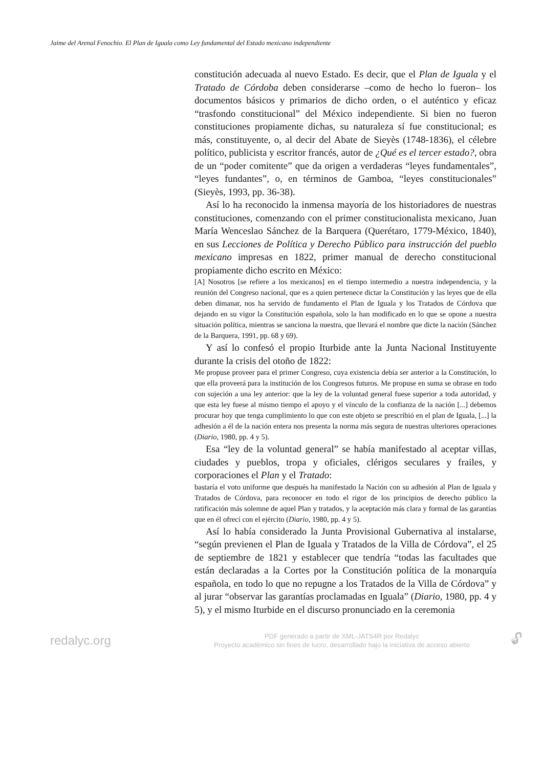Jaime del Arenal Fenochio. El Plan de Iguala como Ley fundamental del Estado mexicano independiente
constitución adecuada al nuevo Estado. Es decir, que el Plan de Iguala y el Tratado de Córdoba deben considerarse –como de hecho lo fueron– los documentos básicos y primarios de dicho orden, o el auténtico y eficaz “trasfondo constitucional” del México independiente. Si bien no fueron constituciones propiamente dichas, su naturaleza sí fue constitucional; es más, constituyente, o, al decir del Abate de Sieyès (1748-1836), el célebre político, publicista y escritor francés, autor de ¿Qué es el tercer estado?, obra de un “poder comitente” que da origen a verdaderas “leyes fundamentales”, “leyes fundantes”, o, en términos de Gamboa, “leyes constitucionales” (Sieyès, 1993, pp. 36-38).
Así lo ha reconocido la inmensa mayoría de los historiadores de nuestras constituciones, comenzando con el primer constitucionalista mexicano, Juan María Wenceslao Sánchez de la Barquera (Querétaro, 1779-México, 1840), en sus Lecciones de Política y Derecho Público para instrucción del pueblo mexicano impresas en 1822, primer manual de derecho constitucional propiamente dicho escrito en México:
[A] Nosotros [se refiere a los mexicanos] en el tiempo intermedio a nuestra independencia, y la reunión del Congreso nacional, que es a quien pertenece dictar la Constitución y las leyes que de ella deben dimanar, nos ha servido de fundamento el Plan de Iguala y los Tratados de Córdova que dejando en su vigor la Constitución española, solo la han modificado en lo que se opone a nuestra situación política, mientras se sanciona la nuestra, que llevará el nombre que dicte la nación (Sánchez de la Barquera, 1991, pp. 68 y 69).
Y así lo confesó el propio Iturbide ante la Junta Nacional Instituyente durante la crisis del otoño de 1822:
Me propuse proveer para el primer Congreso, cuya existencia debía ser anterior a la Constitución, lo que ella proveerá para la institución de los Congresos futuros. Me propuse en suma se obrase en todo con sujeción a una ley anterior: que la ley de la voluntad general fuese superior a toda autoridad, y que esta ley fuese al mismo tiempo el apoyo y el vínculo de la confianza de la nación [...] debemos procurar hoy que tenga cumplimiento lo que con este objeto se prescribió en el plan de Iguala, [...] la adhesión a él de la nación entera nos presenta la norma más segura de nuestras ulteriores operaciones (Diario, 1980, pp. 4 y 5).
Esa “ley de la voluntad general” se había manifestado al aceptar villas, ciudades y pueblos, tropa y oficiales, clérigos seculares y frailes, y corporaciones el Plan y el Tratado:
bastaría el voto uniforme que después ha manifestado la Nación con su adhesión al Plan de Iguala y Tratados de Córdova, para reconocer en todo el rigor de los principios de derecho público la ratificación más solemne de aquel Plan y tratados, y la aceptación más clara y formal de las garantías que en él ofrecí con el ejército (Diario, 1980, pp. 4 y 5).
Así lo había considerado la Junta Provisional Gubernativa al instalarse, “según previenen el Plan de Iguala y Tratados de la Villa de Córdova”, el 25 de septiembre de 1821 y establecer que tendría “todas las facultades que están declaradas a la Cortes por la Constitución política de la monarquía española, en todo lo que no repugne a los Tratados de la Villa de Córdova” y al jurar “observar las garantías proclamadas en Iguala” (Diario, 1980, pp. 4 y 5), y el mismo Iturbide en el discurso pronunciado en la ceremonia
redalyc.org
PDF generado a partir de XML-JATS4R por Redalyc
Proyecto académico sin fines de lucro, desarrollado bajo la iniciativa de acceso abierto
🔓︎